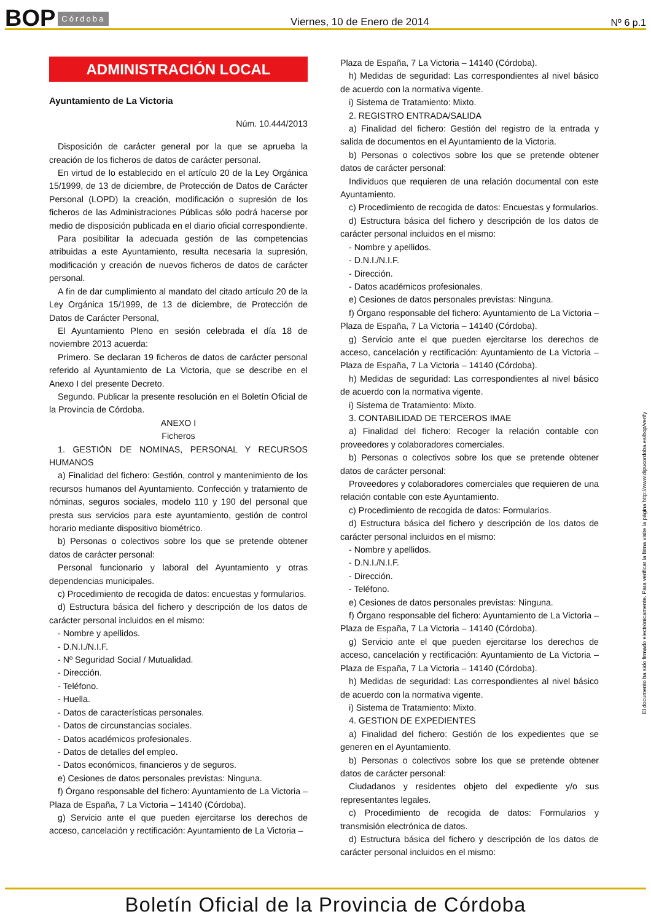BOP Córdoba Viernes, 10 de Enero de 2014 Nº 6 p.1
ADMINISTRACIÓN LOCAL
Ayuntamiento de La Victoria
Núm. 10.444/2013
Disposición de carácter general por la que se aprueba la creación de los ficheros de datos de carácter personal.
En virtud de lo establecido en el artículo 20 de la Ley Orgánica 15/1999, de 13 de diciembre, de Protección de Datos de Carácter Personal (LOPD) la creación, modificación o supresión de los ficheros de las Administraciones Públicas sólo podrá hacerse por medio de disposición publicada en el diario oficial correspondiente.
Para posibilitar la adecuada gestión de las competencias atribuidas a este Ayuntamiento, resulta necesaria la supresión, modificación y creación de nuevos ficheros de datos de carácter personal.
A fin de dar cumplimiento al mandato del citado artículo 20 de la Ley Orgánica 15/1999, de 13 de diciembre, de Protección de Datos de Carácter Personal,
El Ayuntamiento Pleno en sesión celebrada el día 18 de noviembre 2013 acuerda:
Primero. Se declaran 19 ficheros de datos de carácter personal referido al Ayuntamiento de La Victoria, que se describe en el Anexo I del presente Decreto.
Segundo. Publicar la presente resolución en el Boletín Oficial de la Provincia de Córdoba.
ANEXO I
Ficheros
1. GESTIÓN DE NOMINAS, PERSONAL Y RECURSOS HUMANOS
a) Finalidad del fichero: Gestión, control y mantenimiento de los recursos humanos del Ayuntamiento. Confección y tratamiento de nóminas, seguros sociales, modelo 110 y 190 del personal que presta sus servicios para este ayuntamiento, gestión de control horario mediante dispositivo biométrico.
b) Personas o colectivos sobre los que se pretende obtener datos de carácter personal:
Personal funcionario y laboral del Ayuntamiento y otras dependencias municipales.
c) Procedimiento de recogida de datos: encuestas y formularios.
d) Estructura básica del fichero y descripción de los datos de carácter personal incluidos en el mismo:
- Nombre y apellidos.
- D.N.I./N.I.F.
- Nº Seguridad Social / Mutualidad.
- Dirección.
- Teléfono.
- Huella.
- Datos de características personales.
- Datos de circunstancias sociales.
- Datos académicos profesionales.
- Datos de detalles del empleo.
- Datos económicos, financieros y de seguros.
e) Cesiones de datos personales previstas: Ninguna.
f) Órgano responsable del fichero: Ayuntamiento de La Victoria – Plaza de España, 7 La Victoria – 14140 (Córdoba).
g) Servicio ante el que pueden ejercitarse los derechos de acceso, cancelación y rectificación: Ayuntamiento de La Victoria –
Plaza de España, 7 La Victoria – 14140 (Córdoba).
h) Medidas de seguridad: Las correspondientes al nivel básico de acuerdo con la normativa vigente.
i) Sistema de Tratamiento: Mixto.
2. REGISTRO ENTRADA/SALIDA
a) Finalidad del fichero: Gestión del registro de la entrada y salida de documentos en el Ayuntamiento de la Victoria.
b) Personas o colectivos sobre los que se pretende obtener datos de carácter personal:
Individuos que requieren de una relación documental con este Ayuntamiento.
c) Procedimiento de recogida de datos: Encuestas y formularios.
d) Estructura básica del fichero y descripción de los datos de carácter personal incluidos en el mismo:
- Nombre y apellidos.
- D.N.I./N.I.F.
- Dirección.
- Datos académicos profesionales.
e) Cesiones de datos personales previstas: Ninguna.
f) Órgano responsable del fichero: Ayuntamiento de La Victoria – Plaza de España, 7 La Victoria – 14140 (Córdoba).
g) Servicio ante el que pueden ejercitarse los derechos de acceso, cancelación y rectificación: Ayuntamiento de La Victoria – Plaza de España, 7 La Victoria – 14140 (Córdoba).
h) Medidas de seguridad: Las correspondientes al nivel básico de acuerdo con la normativa vigente.
i) Sistema de Tratamiento: Mixto.
3. CONTABILIDAD DE TERCEROS IMAE
a) Finalidad del fichero: Recoger la relación contable con proveedores y colaboradores comerciales.
b) Personas o colectivos sobre los que se pretende obtener datos de carácter personal:
Proveedores y colaboradores comerciales que requieren de una relación contable con este Ayuntamiento.
c) Procedimiento de recogida de datos: Formularios.
d) Estructura básica del fichero y descripción de los datos de carácter personal incluidos en el mismo:
- Nombre y apellidos.
- D.N.I./N.I.F.
- Dirección.
- Teléfono.
e) Cesiones de datos personales previstas: Ninguna.
f) Órgano responsable del fichero: Ayuntamiento de La Victoria – Plaza de España, 7 La Victoria – 14140 (Córdoba).
g) Servicio ante el que pueden ejercitarse los derechos de acceso, cancelación y rectificación: Ayuntamiento de La Victoria – Plaza de España, 7 La Victoria – 14140 (Córdoba).
h) Medidas de seguridad: Las correspondientes al nivel básico de acuerdo con la normativa vigente.
i) Sistema de Tratamiento: Mixto.
4. GESTION DE EXPEDIENTES
a) Finalidad del fichero: Gestión de los expedientes que se generen en el Ayuntamiento.
b) Personas o colectivos sobre los que se pretende obtener datos de carácter personal:
Ciudadanos y residentes objeto del expediente y/o sus representantes legales.
c) Procedimiento de recogida de datos: Formularios y transmisión electrónica de datos.
d) Estructura básica del fichero y descripción de los datos de carácter personal incluidos en el mismo:
El documento ha sido firmado electrónicamente. Para verificar la firma visite la página http://www.dipucordoba.es/bop/verify
Boletín Oficial de la Provincia de Córdoba